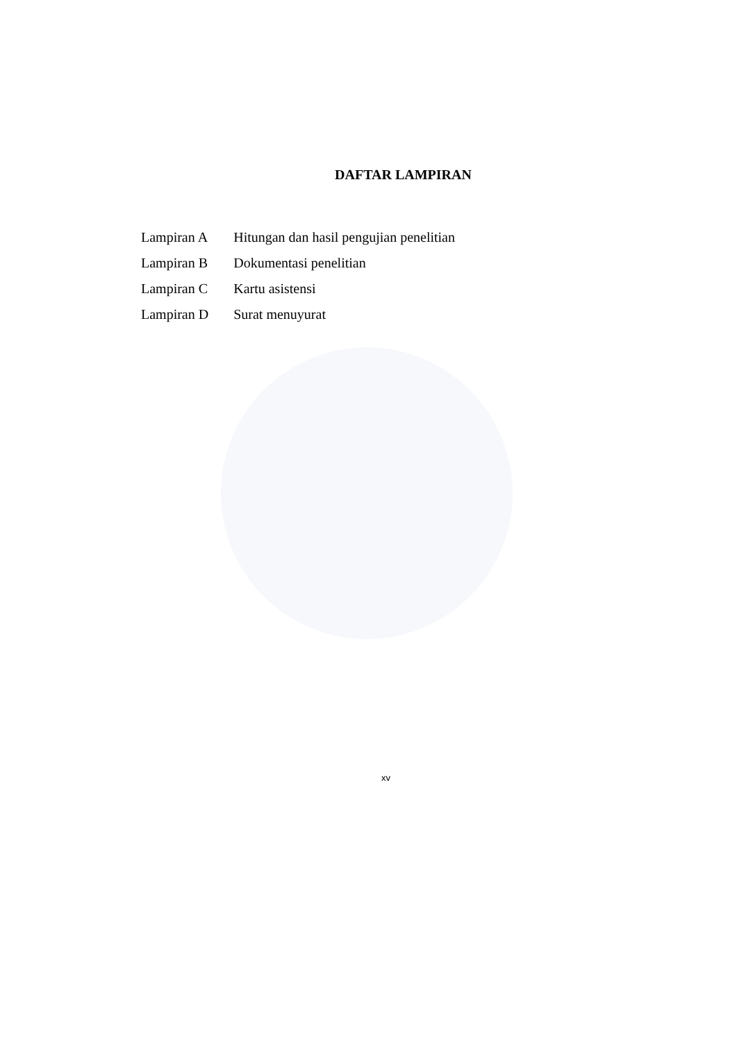DAFTAR LAMPIRAN
| Lampiran A | Hitungan dan hasil pengujian penelitian |
| Lampiran B | Dokumentasi penelitian |
| Lampiran C | Kartu asistensi |
| Lampiran D | Surat menuyurat |
xv